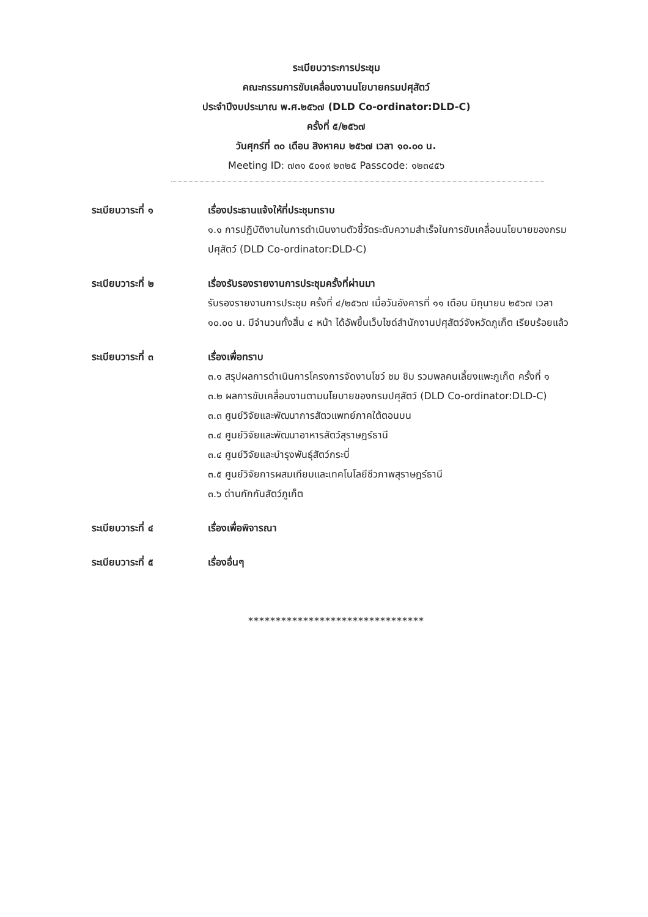ระเบียบวาระการประชุม
คณะกรรมการขับเคลื่อนงานนโยบายกรมปศุสัตว์
ประจำปีงบประมาณ พ.ศ.๒๕๖๗ (DLD Co-ordinator:DLD-C)
ครั้งที่ ๕/๒๕๖๗
วันศุกร์ที่ ๓๐ เดือน สิงหาคม ๒๕๖๗ เวลา ๑๐.๐๐ น.
Meeting ID: ๗๓๑ ๕๐๑๙ ๒๓๒๕ Passcode: ๑๒๓๔๕๖
ระเบียบวาระที่ ๑ เรื่องประธานแจ้งให้ที่ประชุมทราบ
๑.๑ การปฏิบัติงานในการดำเนินงานตัวชี้วัดระดับความสำเร็จในการขับเคลื่อนนโยบายของกรมปศุสัตว์ (DLD Co-ordinator:DLD-C)
ระเบียบวาระที่ ๒ เรื่องรับรองรายงานการประชุมครั้งที่ผ่านมา
รับรองรายงานการประชุม ครั้งที่ ๔/๒๕๖๗ เมื่อวันอังคารที่ ๑๑ เดือน มิถุนายน ๒๕๖๗ เวลา ๑๐.๐๐ น. มีจำนวนทั้งสิ้น ๔ หน้า ได้อัพขึ้นเว็บไซด์สำนักงานปศุสัตว์จังหวัดภูเก็ต เรียบร้อยแล้ว
ระเบียบวาระที่ ๓ เรื่องเพื่อทราบ
๓.๑ สรุปผลการดำเนินการโครงการจัดงานโชว์ ชม ชิม รวมพลคนเลี้ยงแพะภูเก็ต ครั้งที่ ๑
๓.๒ ผลการขับเคลื่อนงานตามนโยบายของกรมปศุสัตว์ (DLD Co-ordinator:DLD-C)
๓.๓ ศูนย์วิจัยและพัฒนาการสัตวแพทย์ภาคใต้ตอนบน
๓.๔ ศูนย์วิจัยและพัฒนาอาหารสัตว์สุราษฎร์ธานี
๓.๔ ศูนย์วิจัยและบำรุงพันธุ์สัตว์กระบี่
๓.๕ ศูนย์วิจัยการผสมเทียมและเทคโนโลยีชีวภาพสุราษฎร์ธานี
๓.๖ ด่านกักกันสัตว์ภูเก็ต
ระเบียบวาระที่ ๔ เรื่องเพื่อพิจารณา
ระเบียบวาระที่ ๕ เรื่องอื่นๆ
********************************